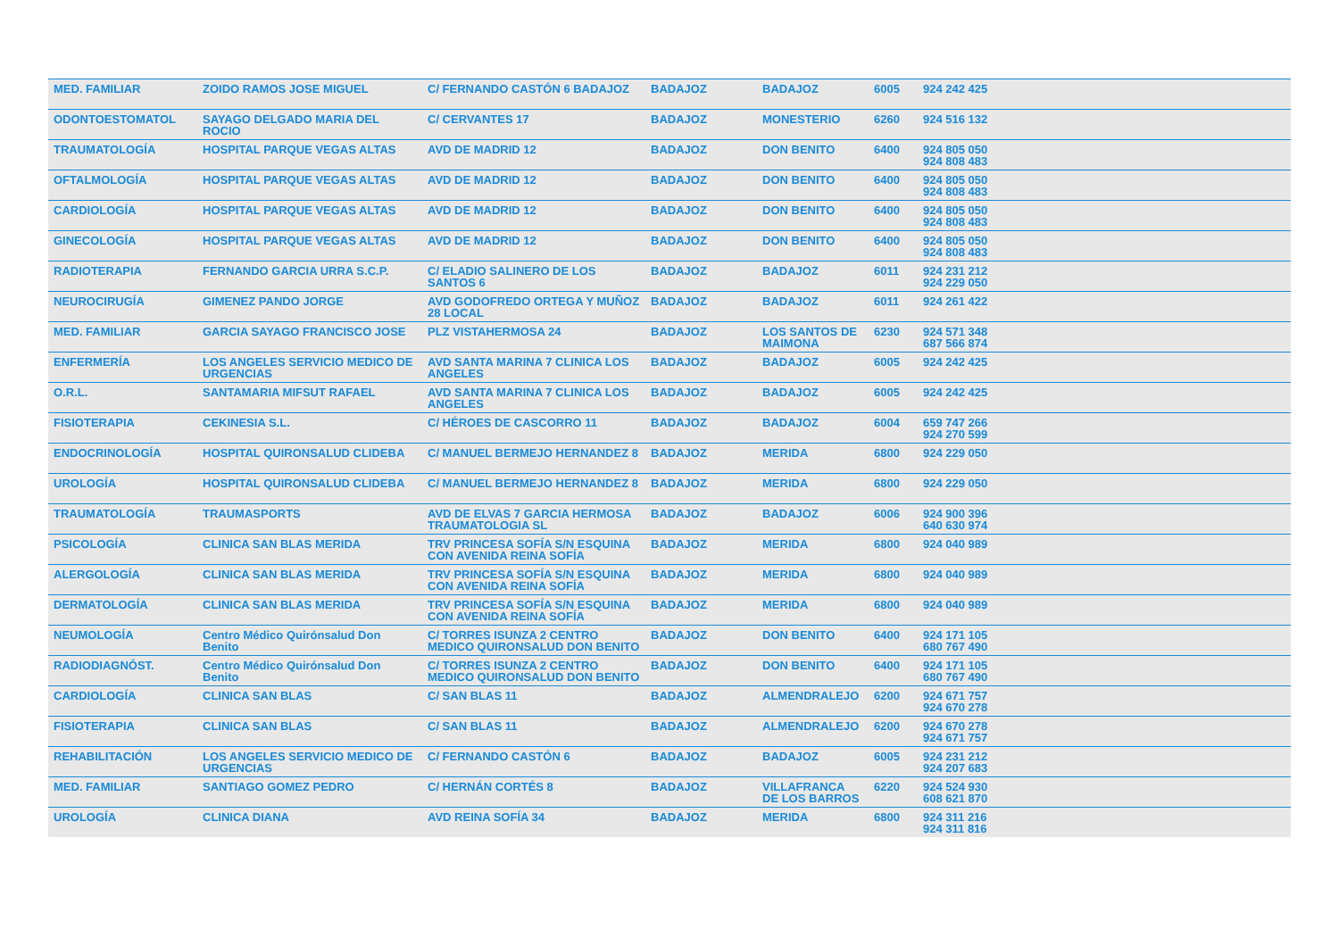| MED. FAMILIAR | ZOIDO RAMOS JOSE MIGUEL | C/ FERNANDO CASTÓN 6 BADAJOZ | BADAJOZ | BADAJOZ | 6005 | 924 242 425 |
| ODONTOESTOMATOL | SAYAGO DELGADO MARIA DEL ROCIO | C/ CERVANTES 17 | BADAJOZ | MONESTERIO | 6260 | 924 516 132 |
| TRAUMATOLOGÍA | HOSPITAL PARQUE VEGAS ALTAS | AVD DE MADRID 12 | BADAJOZ | DON BENITO | 6400 | 924 805 050 924 808 483 |
| OFTALMOLOGÍA | HOSPITAL PARQUE VEGAS ALTAS | AVD DE MADRID 12 | BADAJOZ | DON BENITO | 6400 | 924 805 050 924 808 483 |
| CARDIOLOGÍA | HOSPITAL PARQUE VEGAS ALTAS | AVD DE MADRID 12 | BADAJOZ | DON BENITO | 6400 | 924 805 050 924 808 483 |
| GINECOLOGÍA | HOSPITAL PARQUE VEGAS ALTAS | AVD DE MADRID 12 | BADAJOZ | DON BENITO | 6400 | 924 805 050 924 808 483 |
| RADIOTERAPIA | FERNANDO GARCIA URRA S.C.P. | C/ ELADIO SALINERO DE LOS SANTOS 6 | BADAJOZ | BADAJOZ | 6011 | 924 231 212 924 229 050 |
| NEUROCIRUGÍA | GIMENEZ PANDO JORGE | AVD GODOFREDO ORTEGA Y MUÑOZ 28 LOCAL | BADAJOZ | BADAJOZ | 6011 | 924 261 422 |
| MED. FAMILIAR | GARCIA SAYAGO FRANCISCO JOSE | PLZ VISTAHERMOSA 24 | BADAJOZ | LOS SANTOS DE MAIMONA | 6230 | 924 571 348 687 566 874 |
| ENFERMERÍA | LOS ANGELES SERVICIO MEDICO DE URGENCIAS | AVD SANTA MARINA 7 CLINICA LOS ANGELES | BADAJOZ | BADAJOZ | 6005 | 924 242 425 |
| O.R.L. | SANTAMARIA MIFSUT RAFAEL | AVD SANTA MARINA 7 CLINICA LOS ANGELES | BADAJOZ | BADAJOZ | 6005 | 924 242 425 |
| FISIOTERAPIA | CEKINESIA S.L. | C/ HÉROES DE CASCORRO 11 | BADAJOZ | BADAJOZ | 6004 | 659 747 266 924 270 599 |
| ENDOCRINOLOGÍA | HOSPITAL QUIRONSALUD CLIDEBA | C/ MANUEL BERMEJO HERNANDEZ 8 | BADAJOZ | MERIDA | 6800 | 924 229 050 |
| UROLOGÍA | HOSPITAL QUIRONSALUD CLIDEBA | C/ MANUEL BERMEJO HERNANDEZ 8 | BADAJOZ | MERIDA | 6800 | 924 229 050 |
| TRAUMATOLOGÍA | TRAUMASPORTS | AVD DE ELVAS 7 GARCIA HERMOSA TRAUMATOLOGIA SL | BADAJOZ | BADAJOZ | 6006 | 924 900 396 640 630 974 |
| PSICOLOGÍA | CLINICA SAN BLAS MERIDA | TRV PRINCESA SOFÍA S/N ESQUINA CON AVENIDA REINA SOFÍA | BADAJOZ | MERIDA | 6800 | 924 040 989 |
| ALERGOLOGÍA | CLINICA SAN BLAS MERIDA | TRV PRINCESA SOFÍA S/N ESQUINA CON AVENIDA REINA SOFÍA | BADAJOZ | MERIDA | 6800 | 924 040 989 |
| DERMATOLOGÍA | CLINICA SAN BLAS MERIDA | TRV PRINCESA SOFÍA S/N ESQUINA CON AVENIDA REINA SOFÍA | BADAJOZ | MERIDA | 6800 | 924 040 989 |
| NEUMOLOGÍA | Centro Médico Quirónsalud Don Benito | C/ TORRES ISUNZA 2 CENTRO MEDICO QUIRONSALUD DON BENITO | BADAJOZ | DON BENITO | 6400 | 924 171 105 680 767 490 |
| RADIODIAGNÓST. | Centro Médico Quirónsalud Don Benito | C/ TORRES ISUNZA 2 CENTRO MEDICO QUIRONSALUD DON BENITO | BADAJOZ | DON BENITO | 6400 | 924 171 105 680 767 490 |
| CARDIOLOGÍA | CLINICA SAN BLAS | C/ SAN BLAS 11 | BADAJOZ | ALMENDRALEJO | 6200 | 924 671 757 924 670 278 |
| FISIOTERAPIA | CLINICA SAN BLAS | C/ SAN BLAS 11 | BADAJOZ | ALMENDRALEJO | 6200 | 924 670 278 924 671 757 |
| REHABILITACIÓN | LOS ANGELES SERVICIO MEDICO DE URGENCIAS | C/ FERNANDO CASTÓN 6 | BADAJOZ | BADAJOZ | 6005 | 924 231 212 924 207 683 |
| MED. FAMILIAR | SANTIAGO GOMEZ PEDRO | C/ HERNÁN CORTÉS 8 | BADAJOZ | VILLAFRANCA DE LOS BARROS | 6220 | 924 524 930 608 621 870 |
| UROLOGÍA | CLINICA DIANA | AVD REINA SOFÍA 34 | BADAJOZ | MERIDA | 6800 | 924 311 216 924 311 816 |